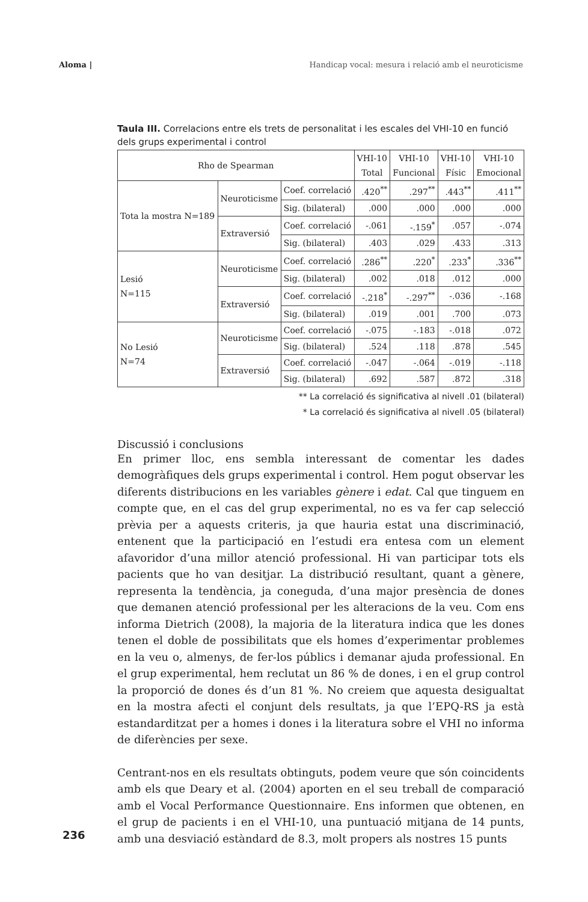Aloma | Handicap vocal: mesura i relació amb el neuroticisme
Taula III. Correlacions entre els trets de personalitat i les escales del VHI-10 en funció dels grups experimental i control
| Rho de Spearman | | | VHI-10 Total | VHI-10 Funcional | VHI-10 Físic | VHI-10 Emocional |
| --- | --- | --- | --- | --- | --- | --- |
| Tota la mostra N=189 | Neuroticisme | Coef. correlació | .420<sup>**</sup> | .297<sup>**</sup> | .443<sup>**</sup> | .411<sup>**</sup> |
| | | Sig. (bilateral) | .000 | .000 | .000 | .000 |
| | Extraversió | Coef. correlació | -.061 | -.159<sup>*</sup> | .057 | -.074 |
| | | Sig. (bilateral) | .403 | .029 | .433 | .313 |
| Lesió N=115 | Neuroticisme | Coef. correlació | .286<sup>**</sup> | .220<sup>*</sup> | .233<sup>*</sup> | .336<sup>**</sup> |
| | | Sig. (bilateral) | .002 | .018 | .012 | .000 |
| | Extraversió | Coef. correlació | -.218<sup>*</sup> | -.297<sup>**</sup> | -.036 | -.168 |
| | | Sig. (bilateral) | .019 | .001 | .700 | .073 |
| No Lesió N=74 | Neuroticisme | Coef. correlació | -.075 | -.183 | -.018 | .072 |
| | | Sig. (bilateral) | .524 | .118 | .878 | .545 |
| | Extraversió | Coef. correlació | -.047 | -.064 | -.019 | -.118 |
| | | Sig. (bilateral) | .692 | .587 | .872 | .318 |
** La correlació és significativa al nivell .01 (bilateral)
* La correlació és significativa al nivell .05 (bilateral)
Discussió i conclusions
En primer lloc, ens sembla interessant de comentar les dades demogràfiques dels grups experimental i control. Hem pogut observar les diferents distribucions en les variables gènere i edat. Cal que tinguem en compte que, en el cas del grup experimental, no es va fer cap selecció prèvia per a aquests criteris, ja que hauria estat una discriminació, entenent que la participació en l’estudi era entesa com un element afavoridor d’una millor atenció professional. Hi van participar tots els pacients que ho van desitjar. La distribució resultant, quant a gènere, representa la tendència, ja coneguda, d’una major presència de dones que demanen atenció professional per les alteracions de la veu. Com ens informa Dietrich (2008), la majoria de la literatura indica que les dones tenen el doble de possibilitats que els homes d’experimentar problemes en la veu o, almenys, de fer-los públics i demanar ajuda professional. En el grup experimental, hem reclutat un 86 % de dones, i en el grup control la proporció de dones és d’un 81 %. No creiem que aquesta desigualtat en la mostra afecti el conjunt dels resultats, ja que l’EPQ-RS ja està estandarditzat per a homes i dones i la literatura sobre el VHI no informa de diferències per sexe.
Centrant-nos en els resultats obtinguts, podem veure que són coincidents amb els que Deary et al. (2004) aporten en el seu treball de comparació amb el Vocal Performance Questionnaire. Ens informen que obtenen, en el grup de pacients i en el VHI-10, una puntuació mitjana de 14 punts, amb una desviació estàndard de 8.3, molt propers als nostres 15 punts
236